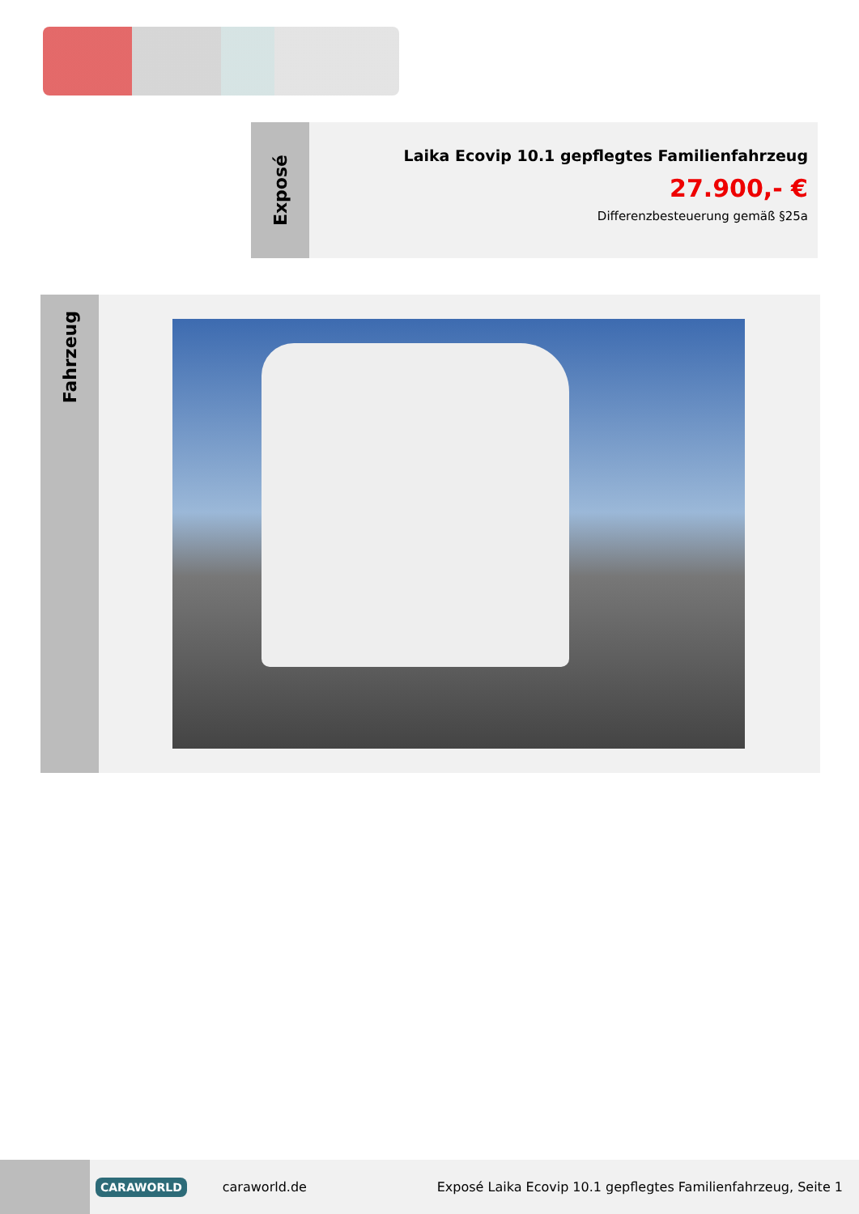Exposé
Laika Ecovip 10.1 gepflegtes Familienfahrzeug
27.900,- €
Differenzbesteuerung gemäß §25a
Fahrzeug
CARAWORLD caraworld.de Exposé Laika Ecovip 10.1 gepflegtes Familienfahrzeug, Seite 1